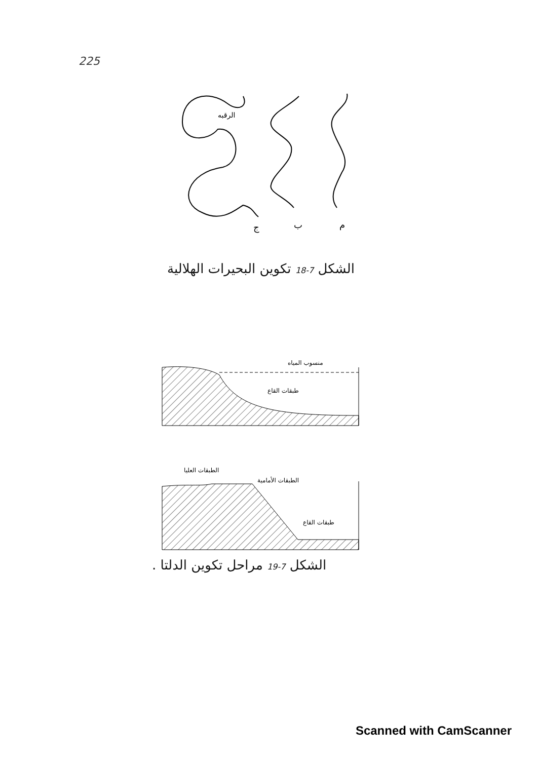225
الرقبه
ج
ب
م
الشكل 7-18 تكوين البحيرات الهلالية
منسوب المياه
طبقات القاع
الطبقات العليا
الطبقات الأمامية
طبقات القاع
الشكل 7-19 مراحل تكوين الدلتا .
Scanned with CamScanner